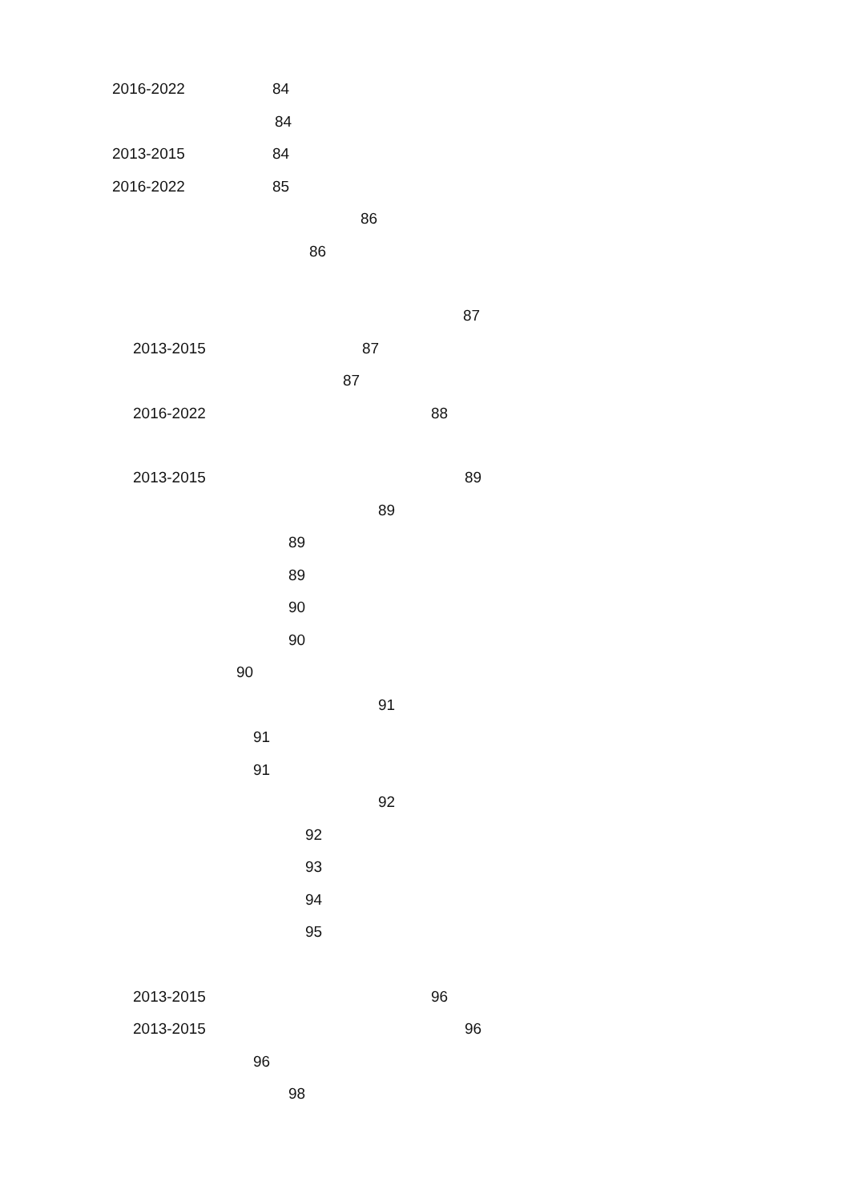2016-2022 84
84
2013-2015 84
2016-2022 85
86
86
87
2013-2015 87
87
2016-2022 88
2013-2015 89
89
89
89
90
90
90
91
91
91
92
92
93
94
95
2013-2015 96
2013-2015 96
96
98